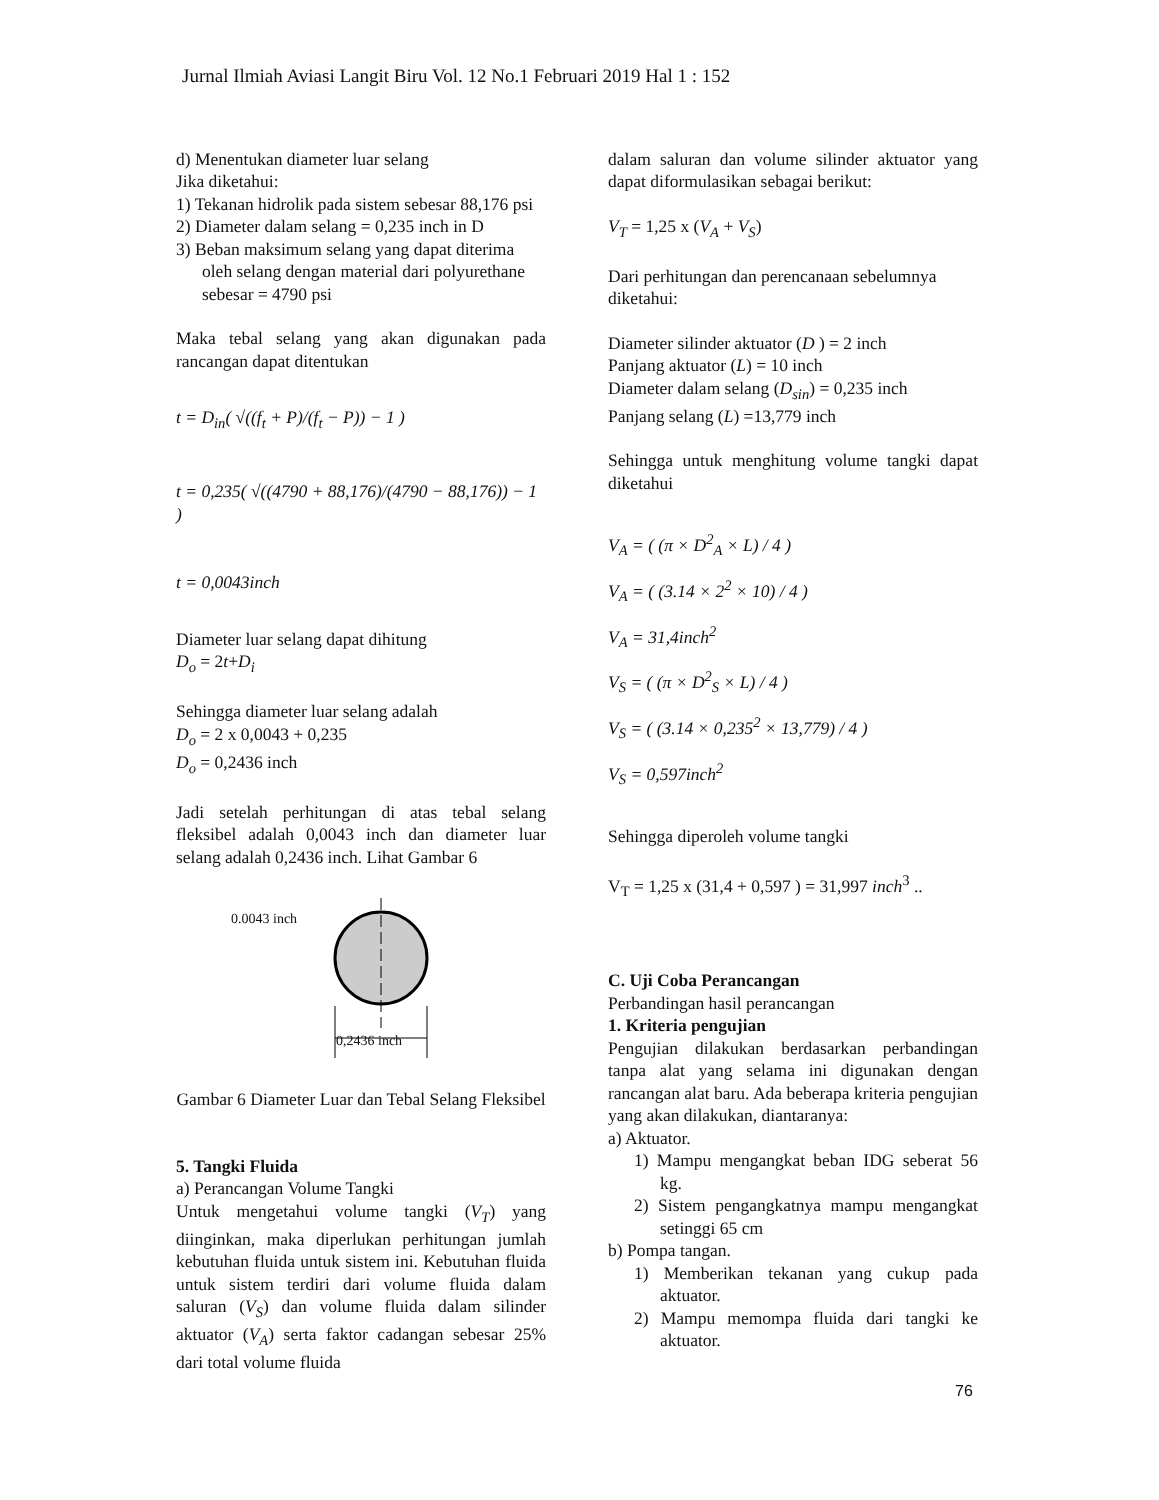Jurnal Ilmiah Aviasi Langit Biru Vol. 12 No.1 Februari 2019 Hal 1 : 152
d) Menentukan diameter luar selang
Jika diketahui:
1) Tekanan hidrolik pada sistem sebesar 88,176 psi
2) Diameter dalam selang = 0,235 inch in D
3) Beban maksimum selang yang dapat diterima oleh selang dengan material dari polyurethane sebesar = 4790 psi
Maka tebal selang yang akan digunakan pada rancangan dapat ditentukan
t = D<sub>in</sub>( √((f<sub>t</sub> + P)/(f<sub>t</sub> − P)) − 1 )
t = 0,235( √((4790 + 88,176)/(4790 − 88,176)) − 1 )
t = 0,0043inch
Diameter luar selang dapat dihitung
D<sub>o</sub> = 2t+D<sub>i</sub>
Sehingga diameter luar selang adalah
D<sub>o</sub> = 2 x 0,0043 + 0,235
D<sub>o</sub> = 0,2436 inch
Jadi setelah perhitungan di atas tebal selang fleksibel adalah 0,0043 inch dan diameter luar selang adalah 0,2436 inch. Lihat Gambar 6
0.0043 inch
0,2436 inch
Gambar 6 Diameter Luar dan Tebal Selang Fleksibel
5. Tangki Fluida
a) Perancangan Volume Tangki
Untuk mengetahui volume tangki (V<sub>T</sub>) yang diinginkan, maka diperlukan perhitungan jumlah kebutuhan fluida untuk sistem ini. Kebutuhan fluida untuk sistem terdiri dari volume fluida dalam saluran (V<sub>S</sub>) dan volume fluida dalam silinder aktuator (V<sub>A</sub>) serta faktor cadangan sebesar 25% dari total volume fluida
dalam saluran dan volume silinder aktuator yang dapat diformulasikan sebagai berikut:
V<sub>T</sub> = 1,25 x (V<sub>A</sub> + V<sub>S</sub>)
Dari perhitungan dan perencanaan sebelumnya diketahui:
Diameter silinder aktuator (D ) = 2 inch
Panjang aktuator (L) = 10 inch
Diameter dalam selang (D<sub>sin</sub>) = 0,235 inch
Panjang selang (L) =13,779 inch
Sehingga untuk menghitung volume tangki dapat diketahui
V<sub>A</sub> = ( (π × D<sup>2</sup><sub>A</sub> × L) / 4 )
V<sub>A</sub> = ( (3.14 × 2<sup>2</sup> × 10) / 4 )
V<sub>A</sub> = 31,4inch<sup>2</sup>
V<sub>S</sub> = ( (π × D<sup>2</sup><sub>S</sub> × L) / 4 )
V<sub>S</sub> = ( (3.14 × 0,235<sup>2</sup> × 13,779) / 4 )
V<sub>S</sub> = 0,597inch<sup>2</sup>
Sehingga diperoleh volume tangki
V<sub>T</sub> = 1,25 x (31,4 + 0,597 ) = 31,997 inch<sup>3</sup> ..
C. Uji Coba Perancangan
Perbandingan hasil perancangan
1. Kriteria pengujian
Pengujian dilakukan berdasarkan perbandingan tanpa alat yang selama ini digunakan dengan rancangan alat baru. Ada beberapa kriteria pengujian yang akan dilakukan, diantaranya:
a) Aktuator.
1) Mampu mengangkat beban IDG seberat 56 kg.
2) Sistem pengangkatnya mampu mengangkat setinggi 65 cm
b) Pompa tangan.
1) Memberikan tekanan yang cukup pada aktuator.
2) Mampu memompa fluida dari tangki ke aktuator.
76